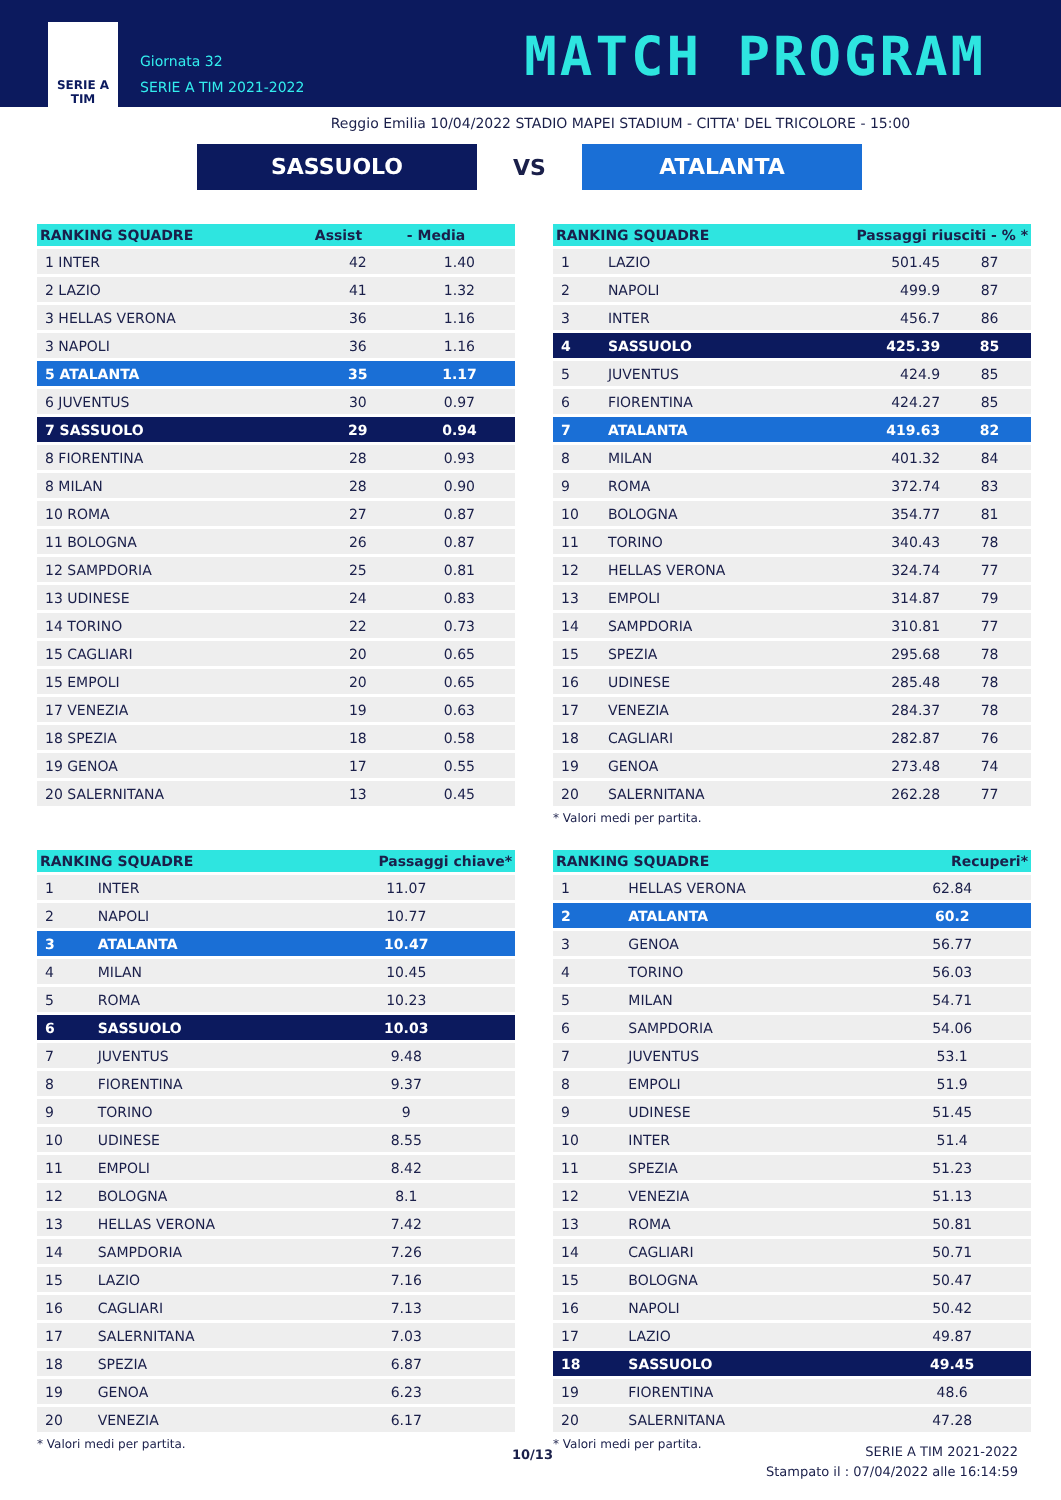SERIE A
TIM
Giornata 32
SERIE A TIM 2021-2022
MATCH PROGRAM
Reggio Emilia 10/04/2022 STADIO MAPEI STADIUM - CITTA' DEL TRICOLORE - 15:00
SASSUOLO
VS
ATALANTA
| RANKING SQUADRE | Assist | - Media |
| --- | --- | --- |
| 1 INTER | 42 | 1.40 |
| 2 LAZIO | 41 | 1.32 |
| 3 HELLAS VERONA | 36 | 1.16 |
| 3 NAPOLI | 36 | 1.16 |
| 5 ATALANTA | 35 | 1.17 |
| 6 JUVENTUS | 30 | 0.97 |
| 7 SASSUOLO | 29 | 0.94 |
| 8 FIORENTINA | 28 | 0.93 |
| 8 MILAN | 28 | 0.90 |
| 10 ROMA | 27 | 0.87 |
| 11 BOLOGNA | 26 | 0.87 |
| 12 SAMPDORIA | 25 | 0.81 |
| 13 UDINESE | 24 | 0.83 |
| 14 TORINO | 22 | 0.73 |
| 15 CAGLIARI | 20 | 0.65 |
| 15 EMPOLI | 20 | 0.65 |
| 17 VENEZIA | 19 | 0.63 |
| 18 SPEZIA | 18 | 0.58 |
| 19 GENOA | 17 | 0.55 |
| 20 SALERNITANA | 13 | 0.45 |
| RANKING SQUADRE | | Passaggi riusciti - % * | |
| --- | --- | --- | --- |
| 1 | LAZIO | 501.45 | 87 |
| 2 | NAPOLI | 499.9 | 87 |
| 3 | INTER | 456.7 | 86 |
| 4 | SASSUOLO | 425.39 | 85 |
| 5 | JUVENTUS | 424.9 | 85 |
| 6 | FIORENTINA | 424.27 | 85 |
| 7 | ATALANTA | 419.63 | 82 |
| 8 | MILAN | 401.32 | 84 |
| 9 | ROMA | 372.74 | 83 |
| 10 | BOLOGNA | 354.77 | 81 |
| 11 | TORINO | 340.43 | 78 |
| 12 | HELLAS VERONA | 324.74 | 77 |
| 13 | EMPOLI | 314.87 | 79 |
| 14 | SAMPDORIA | 310.81 | 77 |
| 15 | SPEZIA | 295.68 | 78 |
| 16 | UDINESE | 285.48 | 78 |
| 17 | VENEZIA | 284.37 | 78 |
| 18 | CAGLIARI | 282.87 | 76 |
| 19 | GENOA | 273.48 | 74 |
| 20 | SALERNITANA | 262.28 | 77 |
* Valori medi per partita.
| RANKING SQUADRE | | Passaggi chiave* |
| --- | --- | --- |
| 1 | INTER | 11.07 |
| 2 | NAPOLI | 10.77 |
| 3 | ATALANTA | 10.47 |
| 4 | MILAN | 10.45 |
| 5 | ROMA | 10.23 |
| 6 | SASSUOLO | 10.03 |
| 7 | JUVENTUS | 9.48 |
| 8 | FIORENTINA | 9.37 |
| 9 | TORINO | 9 |
| 10 | UDINESE | 8.55 |
| 11 | EMPOLI | 8.42 |
| 12 | BOLOGNA | 8.1 |
| 13 | HELLAS VERONA | 7.42 |
| 14 | SAMPDORIA | 7.26 |
| 15 | LAZIO | 7.16 |
| 16 | CAGLIARI | 7.13 |
| 17 | SALERNITANA | 7.03 |
| 18 | SPEZIA | 6.87 |
| 19 | GENOA | 6.23 |
| 20 | VENEZIA | 6.17 |
* Valori medi per partita.
| RANKING SQUADRE | | Recuperi* |
| --- | --- | --- |
| 1 | HELLAS VERONA | 62.84 |
| 2 | ATALANTA | 60.2 |
| 3 | GENOA | 56.77 |
| 4 | TORINO | 56.03 |
| 5 | MILAN | 54.71 |
| 6 | SAMPDORIA | 54.06 |
| 7 | JUVENTUS | 53.1 |
| 8 | EMPOLI | 51.9 |
| 9 | UDINESE | 51.45 |
| 10 | INTER | 51.4 |
| 11 | SPEZIA | 51.23 |
| 12 | VENEZIA | 51.13 |
| 13 | ROMA | 50.81 |
| 14 | CAGLIARI | 50.71 |
| 15 | BOLOGNA | 50.47 |
| 16 | NAPOLI | 50.42 |
| 17 | LAZIO | 49.87 |
| 18 | SASSUOLO | 49.45 |
| 19 | FIORENTINA | 48.6 |
| 20 | SALERNITANA | 47.28 |
* Valori medi per partita.
10/13
SERIE A TIM 2021-2022
Stampato il : 07/04/2022 alle 16:14:59